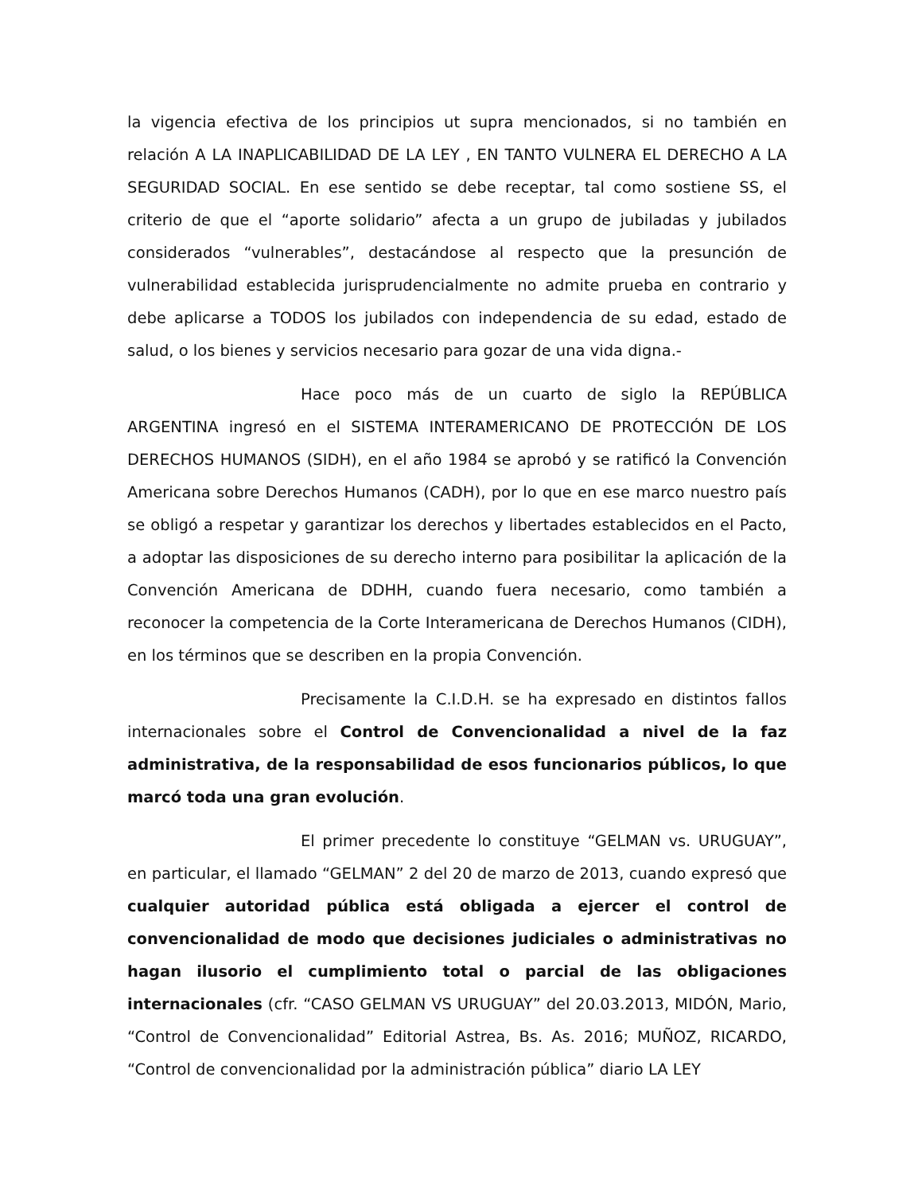la vigencia efectiva de los principios ut supra mencionados, si no también en relación A LA INAPLICABILIDAD DE LA LEY , EN TANTO VULNERA EL DERECHO A LA SEGURIDAD SOCIAL. En ese sentido se debe receptar, tal como sostiene SS, el criterio de que el “aporte solidario” afecta a un grupo de jubiladas y jubilados considerados “vulnerables”, destacándose al respecto que la presunción de vulnerabilidad establecida jurisprudencialmente no admite prueba en contrario y debe aplicarse a TODOS los jubilados con independencia de su edad, estado de salud, o los bienes y servicios necesario para gozar de una vida digna.-
Hace poco más de un cuarto de siglo la REPÚBLICA ARGENTINA ingresó en el SISTEMA INTERAMERICANO DE PROTECCIÓN DE LOS DERECHOS HUMANOS (SIDH), en el año 1984 se aprobó y se ratificó la Convención Americana sobre Derechos Humanos (CADH), por lo que en ese marco nuestro país se obligó a respetar y garantizar los derechos y libertades establecidos en el Pacto, a adoptar las disposiciones de su derecho interno para posibilitar la aplicación de la Convención Americana de DDHH, cuando fuera necesario, como también a reconocer la competencia de la Corte Interamericana de Derechos Humanos (CIDH), en los términos que se describen en la propia Convención.
Precisamente la C.I.D.H. se ha expresado en distintos fallos internacionales sobre el Control de Convencionalidad a nivel de la faz administrativa, de la responsabilidad de esos funcionarios públicos, lo que marcó toda una gran evolución.
El primer precedente lo constituye “GELMAN vs. URUGUAY”, en particular, el llamado “GELMAN” 2 del 20 de marzo de 2013, cuando expresó que cualquier autoridad pública está obligada a ejercer el control de convencionalidad de modo que decisiones judiciales o administrativas no hagan ilusorio el cumplimiento total o parcial de las obligaciones internacionales (cfr. “CASO GELMAN VS URUGUAY” del 20.03.2013, MIDÓN, Mario, “Control de Convencionalidad” Editorial Astrea, Bs. As. 2016; MUÑOZ, RICARDO, “Control de convencionalidad por la administración pública” diario LA LEY